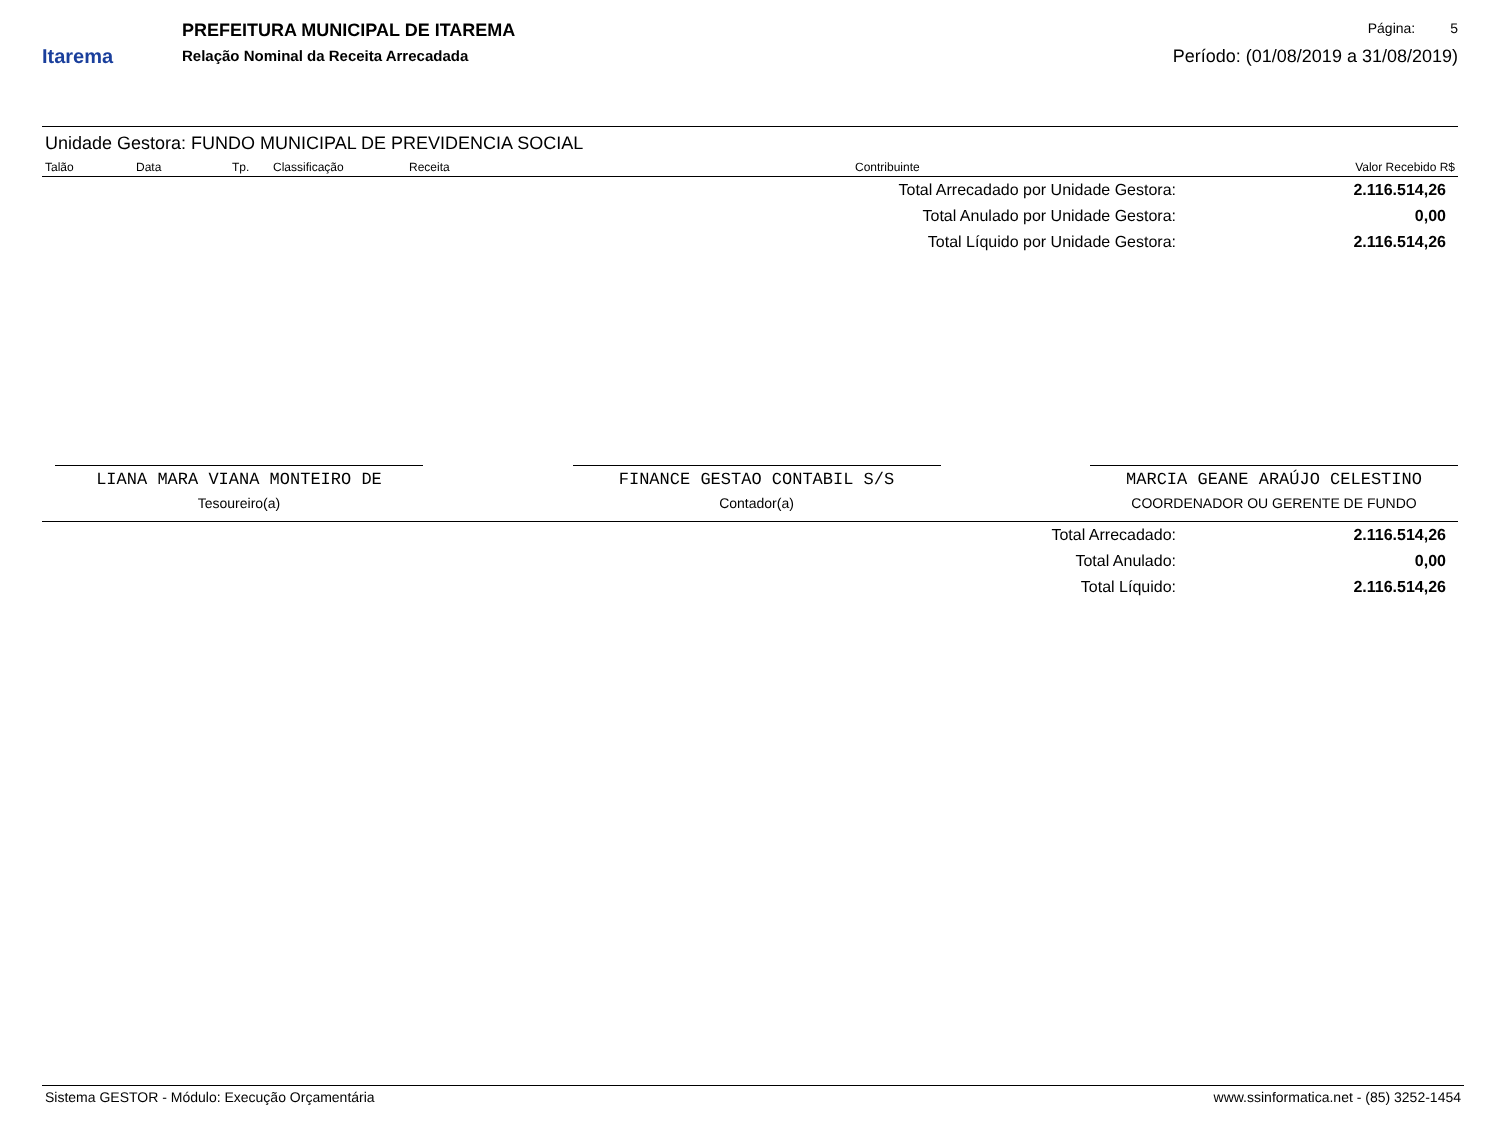Itarema
PREFEITURA MUNICIPAL DE ITAREMA
Relação Nominal da Receita Arrecadada
Página: 5
Período: (01/08/2019 a 31/08/2019)
Unidade Gestora: FUNDO MUNICIPAL DE PREVIDENCIA SOCIAL
| Talão | Data | Tp. | Classificação | Receita | Contribuinte | Valor Recebido R$ |
| --- | --- | --- | --- | --- | --- | --- |
| Total Arrecadado por Unidade Gestora: | 2.116.514,26 |
| Total Anulado por Unidade Gestora: | 0,00 |
| Total Líquido por Unidade Gestora: | 2.116.514,26 |
LIANA MARA VIANA MONTEIRO DE
Tesoureiro(a)
FINANCE GESTAO CONTABIL S/S
Contador(a)
MARCIA GEANE ARAÚJO CELESTINO
COORDENADOR OU GERENTE DE FUNDO
| Total Arrecadado: | 2.116.514,26 |
| Total Anulado: | 0,00 |
| Total Líquido: | 2.116.514,26 |
Sistema GESTOR - Módulo: Execução Orçamentária www.ssinformatica.net - (85) 3252-1454